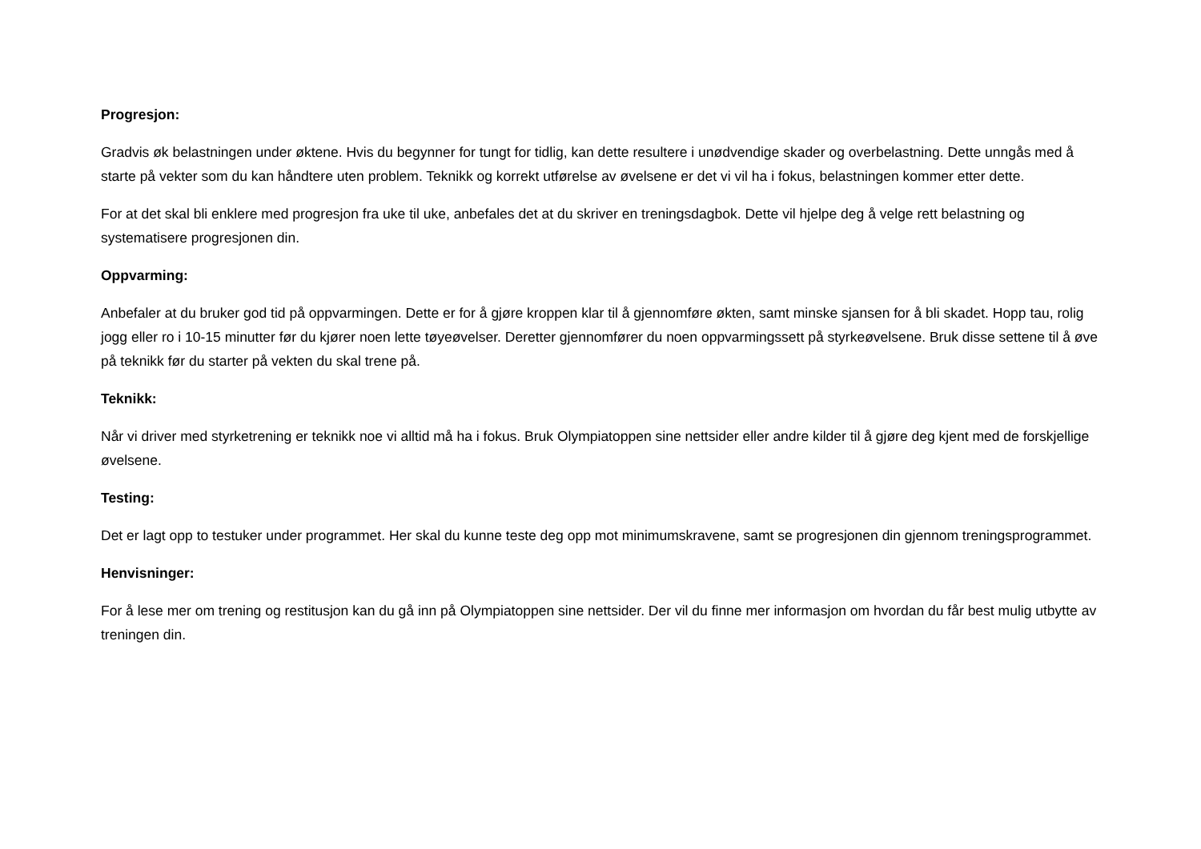Progresjon:
Gradvis øk belastningen under øktene. Hvis du begynner for tungt for tidlig, kan dette resultere i unødvendige skader og overbelastning. Dette unngås med å starte på vekter som du kan håndtere uten problem. Teknikk og korrekt utførelse av øvelsene er det vi vil ha i fokus, belastningen kommer etter dette.
For at det skal bli enklere med progresjon fra uke til uke, anbefales det at du skriver en treningsdagbok. Dette vil hjelpe deg å velge rett belastning og systematisere progresjonen din.
Oppvarming:
Anbefaler at du bruker god tid på oppvarmingen. Dette er for å gjøre kroppen klar til å gjennomføre økten, samt minske sjansen for å bli skadet. Hopp tau, rolig jogg eller ro i 10-15 minutter før du kjører noen lette tøyeøvelser. Deretter gjennomfører du noen oppvarmingssett på styrkeøvelsene. Bruk disse settene til å øve på teknikk før du starter på vekten du skal trene på.
Teknikk:
Når vi driver med styrketrening er teknikk noe vi alltid må ha i fokus. Bruk Olympiatoppen sine nettsider eller andre kilder til å gjøre deg kjent med de forskjellige øvelsene.
Testing:
Det er lagt opp to testuker under programmet. Her skal du kunne teste deg opp mot minimumskravene, samt se progresjonen din gjennom treningsprogrammet.
Henvisninger:
For å lese mer om trening og restitusjon kan du gå inn på Olympiatoppen sine nettsider. Der vil du finne mer informasjon om hvordan du får best mulig utbytte av treningen din.